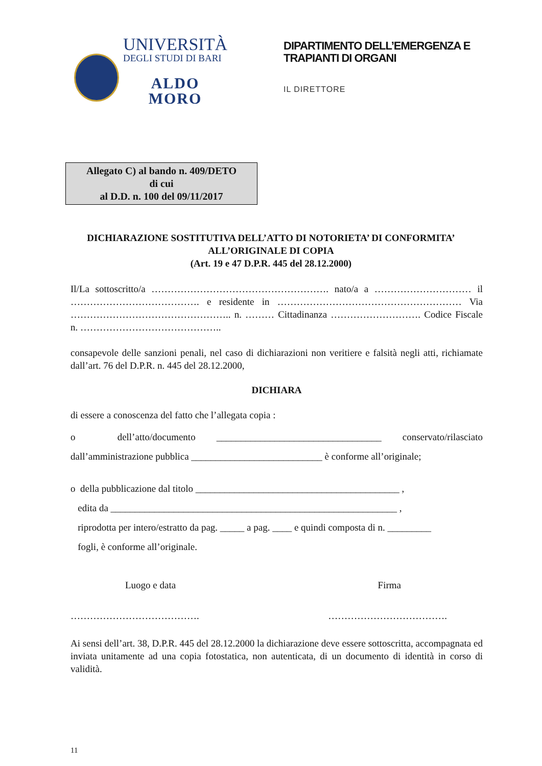UNIVERSITÀ
DEGLI STUDI DI BARI
ALDO MORO
DIPARTIMENTO DELL’EMERGENZA E
TRAPIANTI DI ORGANI
IL DIRETTORE
Allegato C) al bando n. 409/DETO
di cui
al D.D. n. 100 del 09/11/2017
DICHIARAZIONE SOSTITUTIVA DELL’ATTO DI NOTORIETA’ DI CONFORMITA’
ALL’ORIGINALE DI COPIA
(Art. 19 e 47 D.P.R. 445 del 28.12.2000)
Il/La sottoscritto/a ………………………………………………. nato/a a ………………………… il …………………………………. e residente in ………………………………………………… Via ………………………………………….. n. ……… Cittadinanza ………………………. Codice Fiscale n. ……………………………………..
consapevole delle sanzioni penali, nel caso di dichiarazioni non veritiere e falsità negli atti, richiamate dall’art. 76 del D.P.R. n. 445 del 28.12.2000,
DICHIARA
di essere a conoscenza del fatto che l’allegata copia :
o dell’atto/documento __________________________________ conservato/rilasciato dall’amministrazione pubblica ___________________________ è conforme all’originale;
o della pubblicazione dal titolo __________________________________________ ,
edita da ___________________________________________________________ ,
riprodotta per intero/estratto da pag. _____ a pag. ____ e quindi composta di n. _________
fogli, è conforme all’originale.
Luogo e data Firma
…………………………………. ……………………………….
Ai sensi dell’art. 38, D.P.R. 445 del 28.12.2000 la dichiarazione deve essere sottoscritta, accompagnata ed inviata unitamente ad una copia fotostatica, non autenticata, di un documento di identità in corso di validità.
11